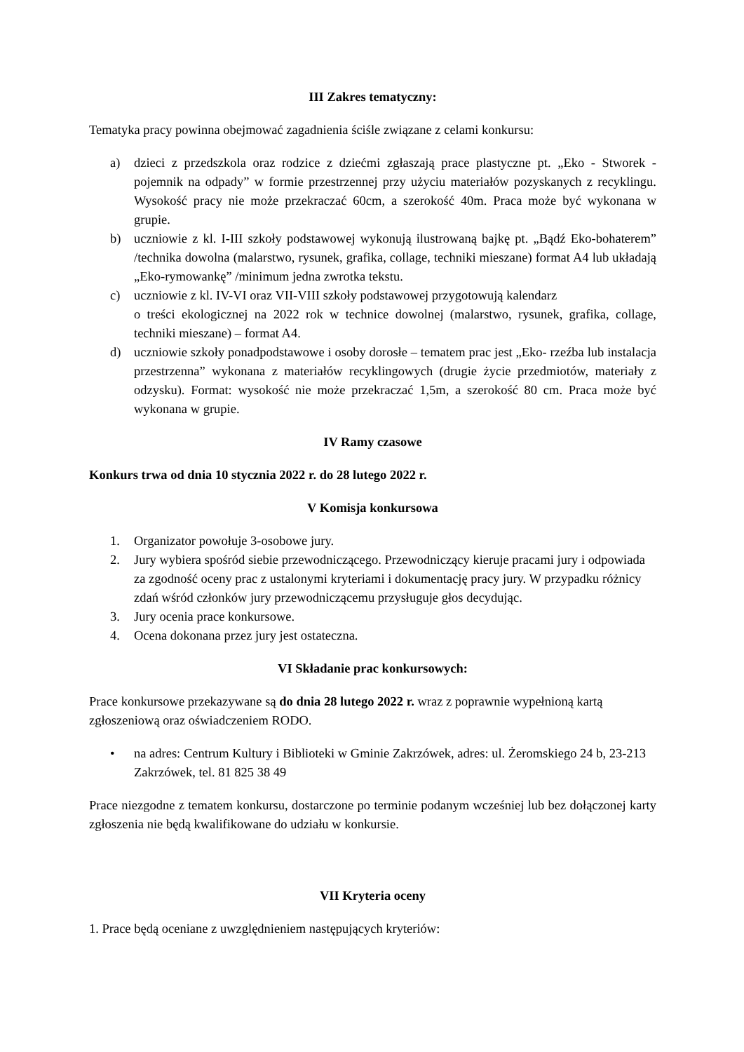III Zakres tematyczny:
Tematyka pracy powinna obejmować zagadnienia ściśle związane z celami konkursu:
a) dzieci z przedszkola oraz rodzice z dziećmi zgłaszają prace plastyczne pt. „Eko - Stworek - pojemnik na odpady” w formie przestrzennej przy użyciu materiałów pozyskanych z recyklingu. Wysokość pracy nie może przekraczać 60cm, a szerokość 40m. Praca może być wykonana w grupie.
b) uczniowie z kl. I-III szkoły podstawowej wykonują ilustrowaną bajkę pt. „Bądź Eko-bohaterem” /technika dowolna (malarstwo, rysunek, grafika, collage, techniki mieszane) format A4 lub układają „Eko-rymowankę” /minimum jedna zwrotka tekstu.
c) uczniowie z kl. IV-VI oraz VII-VIII szkoły podstawowej przygotowują kalendarz
o treści ekologicznej na 2022 rok w technice dowolnej (malarstwo, rysunek, grafika, collage, techniki mieszane) – format A4.
d) uczniowie szkoły ponadpodstawowe i osoby dorosłe – tematem prac jest „Eko- rzeźba lub instalacja przestrzenna” wykonana z materiałów recyklingowych (drugie życie przedmiotów, materiały z odzysku). Format: wysokość nie może przekraczać 1,5m, a szerokość 80 cm. Praca może być wykonana w grupie.
IV Ramy czasowe
Konkurs trwa od dnia 10 stycznia 2022 r. do 28 lutego 2022 r.
V Komisja konkursowa
1. Organizator powołuje 3-osobowe jury.
2. Jury wybiera spośród siebie przewodniczącego. Przewodniczący kieruje pracami jury i odpowiada za zgodność oceny prac z ustalonymi kryteriami i dokumentację pracy jury. W przypadku różnicy zdań wśród członków jury przewodniczącemu przysługuje głos decydując.
3. Jury ocenia prace konkursowe.
4. Ocena dokonana przez jury jest ostateczna.
VI Składanie prac konkursowych:
Prace konkursowe przekazywane są do dnia 28 lutego 2022 r. wraz z poprawnie wypełnioną kartą zgłoszeniową oraz oświadczeniem RODO.
• na adres: Centrum Kultury i Biblioteki w Gminie Zakrzówek, adres: ul. Żeromskiego 24 b, 23-213 Zakrzówek, tel. 81 825 38 49
Prace niezgodne z tematem konkursu, dostarczone po terminie podanym wcześniej lub bez dołączonej karty zgłoszenia nie będą kwalifikowane do udziału w konkursie.
VII Kryteria oceny
1. Prace będą oceniane z uwzględnieniem następujących kryteriów: